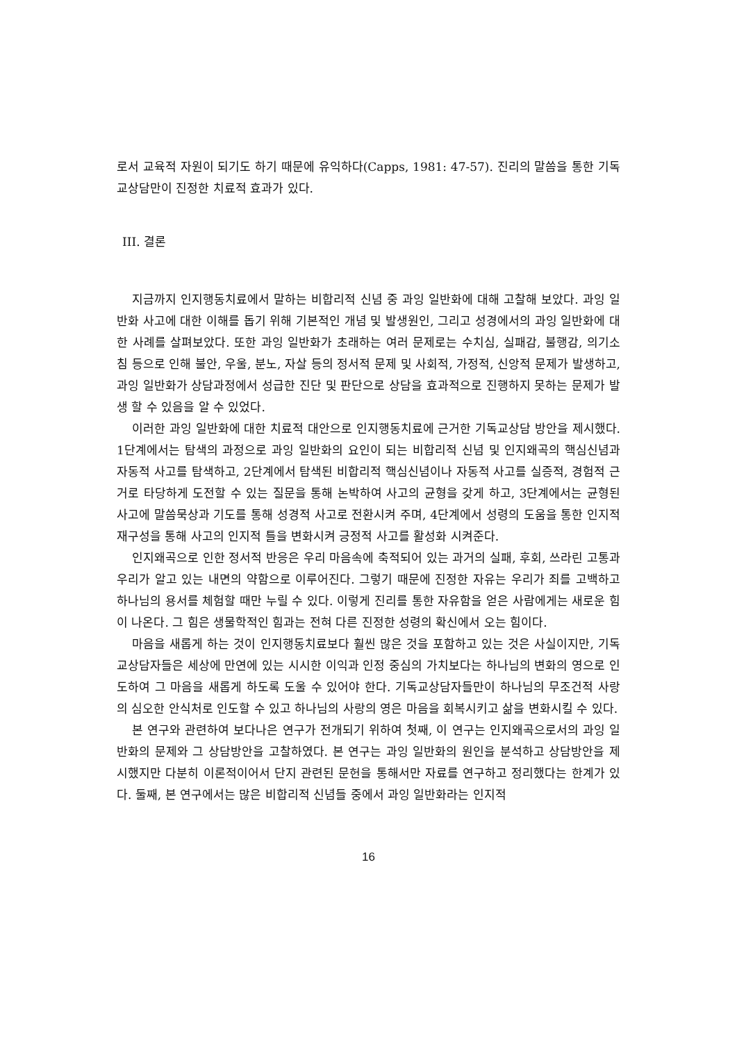로서 교육적 자원이 되기도 하기 때문에 유익하다(Capps, 1981: 47-57). 진리의 말씀을 통한 기독교상담만이 진정한 치료적 효과가 있다.
III. 결론
지금까지 인지행동치료에서 말하는 비합리적 신념 중 과잉 일반화에 대해 고찰해 보았다. 과잉 일반화 사고에 대한 이해를 돕기 위해 기본적인 개념 및 발생원인, 그리고 성경에서의 과잉 일반화에 대한 사례를 살펴보았다. 또한 과잉 일반화가 초래하는 여러 문제로는 수치심, 실패감, 불행감, 의기소침 등으로 인해 불안, 우울, 분노, 자살 등의 정서적 문제 및 사회적, 가정적, 신앙적 문제가 발생하고, 과잉 일반화가 상담과정에서 성급한 진단 및 판단으로 상담을 효과적으로 진행하지 못하는 문제가 발생 할 수 있음을 알 수 있었다.
이러한 과잉 일반화에 대한 치료적 대안으로 인지행동치료에 근거한 기독교상담 방안을 제시했다. 1단계에서는 탐색의 과정으로 과잉 일반화의 요인이 되는 비합리적 신념 및 인지왜곡의 핵심신념과 자동적 사고를 탐색하고, 2단계에서 탐색된 비합리적 핵심신념이나 자동적 사고를 실증적, 경험적 근거로 타당하게 도전할 수 있는 질문을 통해 논박하여 사고의 균형을 갖게 하고, 3단계에서는 균형된 사고에 말씀묵상과 기도를 통해 성경적 사고로 전환시켜 주며, 4단계에서 성령의 도움을 통한 인지적 재구성을 통해 사고의 인지적 틀을 변화시켜 긍정적 사고를 활성화 시켜준다.
인지왜곡으로 인한 정서적 반응은 우리 마음속에 축적되어 있는 과거의 실패, 후회, 쓰라린 고통과 우리가 알고 있는 내면의 약함으로 이루어진다. 그렇기 때문에 진정한 자유는 우리가 죄를 고백하고 하나님의 용서를 체험할 때만 누릴 수 있다. 이렇게 진리를 통한 자유함을 얻은 사람에게는 새로운 힘이 나온다. 그 힘은 생물학적인 힘과는 전혀 다른 진정한 성령의 확신에서 오는 힘이다.
마음을 새롭게 하는 것이 인지행동치료보다 훨씬 많은 것을 포함하고 있는 것은 사실이지만, 기독교상담자들은 세상에 만연에 있는 시시한 이익과 인정 중심의 가치보다는 하나님의 변화의 영으로 인도하여 그 마음을 새롭게 하도록 도울 수 있어야 한다. 기독교상담자들만이 하나님의 무조건적 사랑의 심오한 안식처로 인도할 수 있고 하나님의 사랑의 영은 마음을 회복시키고 삶을 변화시킬 수 있다.
본 연구와 관련하여 보다나은 연구가 전개되기 위하여 첫째, 이 연구는 인지왜곡으로서의 과잉 일반화의 문제와 그 상담방안을 고찰하였다. 본 연구는 과잉 일반화의 원인을 분석하고 상담방안을 제시했지만 다분히 이론적이어서 단지 관련된 문헌을 통해서만 자료를 연구하고 정리했다는 한계가 있다. 둘째, 본 연구에서는 많은 비합리적 신념들 중에서 과잉 일반화라는 인지적
16